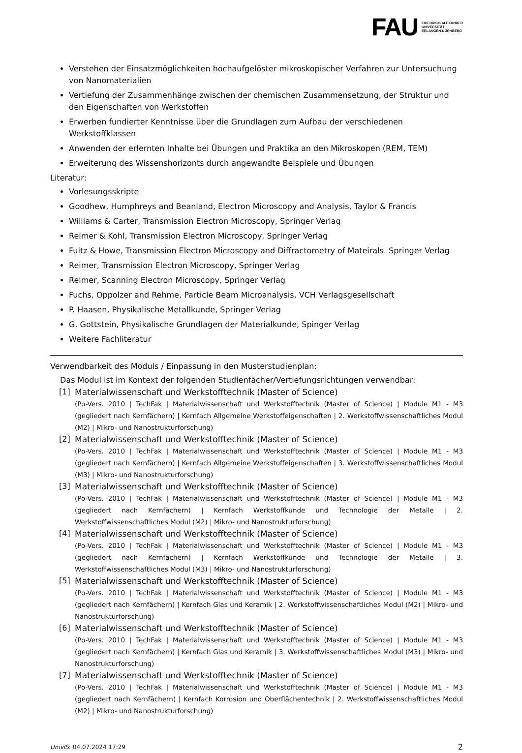FAU FRIEDRICH-ALEXANDER
UNIVERSITÄT
ERLANGEN-NÜRNBERG
Verstehen der Einsatzmöglichkeiten hochaufgelöster mikroskopischer Verfahren zur Untersuchung von Nanomaterialien
Vertiefung der Zusammenhänge zwischen der chemischen Zusammensetzung, der Struktur und den Eigenschaften von Werkstoffen
Erwerben fundierter Kenntnisse über die Grundlagen zum Aufbau der verschiedenen Werkstoffklassen
Anwenden der erlernten Inhalte bei Übungen und Praktika an den Mikroskopen (REM, TEM)
Erweiterung des Wissenshorizonts durch angewandte Beispiele und Übungen
Literatur:
Vorlesungsskripte
Goodhew, Humphreys and Beanland, Electron Microscopy and Analysis, Taylor & Francis
Williams & Carter, Transmission Electron Microscopy, Springer Verlag
Reimer & Kohl, Transmission Electron Microscopy, Springer Verlag
Fultz & Howe, Transmission Electron Microscopy and Diffractometry of Mateirals. Springer Verlag
Reimer, Transmission Electron Microscopy, Springer Verlag
Reimer, Scanning Electron Microscopy, Springer Verlag
Fuchs, Oppolzer and Rehme, Particle Beam Microanalysis, VCH Verlagsgesellschaft
P. Haasen, Physikalische Metallkunde, Springer Verlag
G. Gottstein, Physikalische Grundlagen der Materialkunde, Spinger Verlag
Weitere Fachliteratur
Verwendbarkeit des Moduls / Einpassung in den Musterstudienplan:
Das Modul ist im Kontext der folgenden Studienfächer/Vertiefungsrichtungen verwendbar:
[1] Materialwissenschaft und Werkstofftechnik (Master of Science)
(Po-Vers. 2010 | TechFak | Materialwissenschaft und Werkstofftechnik (Master of Science) | Module M1 - M3 (gegliedert nach Kernfächern) | Kernfach Allgemeine Werkstoffeigenschaften | 2. Werkstoffwissenschaftliches Modul (M2) | Mikro- und Nanostrukturforschung)
[2] Materialwissenschaft und Werkstofftechnik (Master of Science)
(Po-Vers. 2010 | TechFak | Materialwissenschaft und Werkstofftechnik (Master of Science) | Module M1 - M3 (gegliedert nach Kernfächern) | Kernfach Allgemeine Werkstoffeigenschaften | 3. Werkstoffwissenschaftliches Modul (M3) | Mikro- und Nanostrukturforschung)
[3] Materialwissenschaft und Werkstofftechnik (Master of Science)
(Po-Vers. 2010 | TechFak | Materialwissenschaft und Werkstofftechnik (Master of Science) | Module M1 - M3 (gegliedert nach Kernfächern) | Kernfach Werkstoffkunde und Technologie der Metalle | 2. Werkstoffwissenschaftliches Modul (M2) | Mikro- und Nanostrukturforschung)
[4] Materialwissenschaft und Werkstofftechnik (Master of Science)
(Po-Vers. 2010 | TechFak | Materialwissenschaft und Werkstofftechnik (Master of Science) | Module M1 - M3 (gegliedert nach Kernfächern) | Kernfach Werkstoffkunde und Technologie der Metalle | 3. Werkstoffwissenschaftliches Modul (M3) | Mikro- und Nanostrukturforschung)
[5] Materialwissenschaft und Werkstofftechnik (Master of Science)
(Po-Vers. 2010 | TechFak | Materialwissenschaft und Werkstofftechnik (Master of Science) | Module M1 - M3 (gegliedert nach Kernfächern) | Kernfach Glas und Keramik | 2. Werkstoffwissenschaftliches Modul (M2) | Mikro- und Nanostrukturforschung)
[6] Materialwissenschaft und Werkstofftechnik (Master of Science)
(Po-Vers. 2010 | TechFak | Materialwissenschaft und Werkstofftechnik (Master of Science) | Module M1 - M3 (gegliedert nach Kernfächern) | Kernfach Glas und Keramik | 3. Werkstoffwissenschaftliches Modul (M3) | Mikro- und Nanostrukturforschung)
[7] Materialwissenschaft und Werkstofftechnik (Master of Science)
(Po-Vers. 2010 | TechFak | Materialwissenschaft und Werkstofftechnik (Master of Science) | Module M1 - M3 (gegliedert nach Kernfächern) | Kernfach Korrosion und Oberflächentechnik | 2. Werkstoffwissenschaftliches Modul (M2) | Mikro- und Nanostrukturforschung)
UnivIS: 04.07.2024 17:29 2